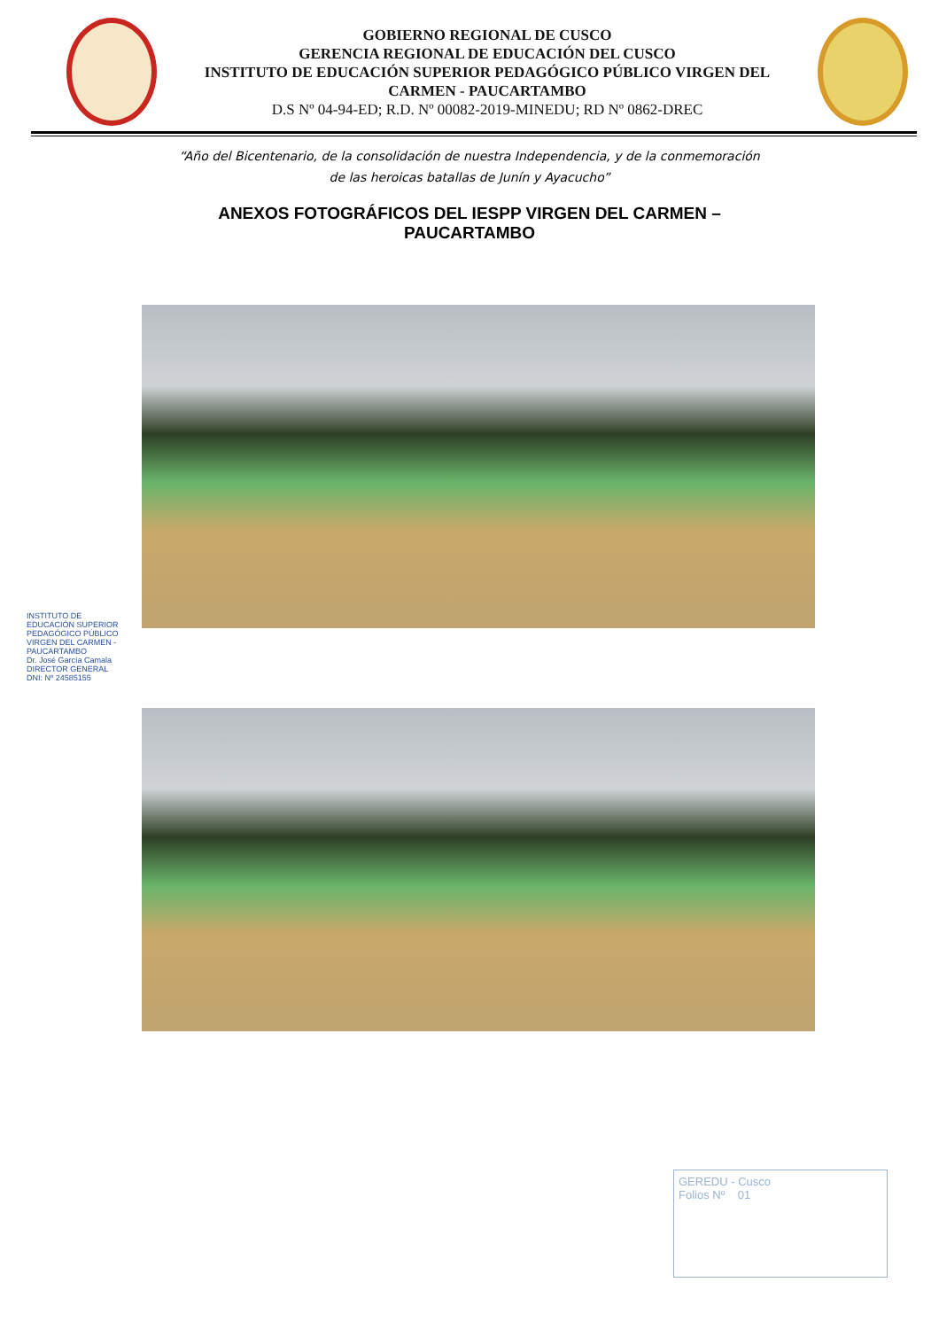GOBIERNO REGIONAL DE CUSCO
GERENCIA REGIONAL DE EDUCACIÓN DEL CUSCO
INSTITUTO DE EDUCACIÓN SUPERIOR PEDAGÓGICO PÚBLICO VIRGEN DEL
CARMEN - PAUCARTAMBO
D.S Nº 04-94-ED; R.D. Nº 00082-2019-MINEDU; RD Nº 0862-DREC
“Año del Bicentenario, de la consolidación de nuestra Independencia, y de la conmemoración
de las heroicas batallas de Junín y Ayacucho”
ANEXOS FOTOGRÁFICOS DEL IESPP VIRGEN DEL CARMEN –
PAUCARTAMBO
INSTITUTO DE EDUCACIÓN SUPERIOR PEDAGÓGICO PÚBLICO VIRGEN DEL CARMEN - PAUCARTAMBO
Dr. José García Camala
DIRECTOR GENERAL
DNI: Nº 24585155
GEREDU - Cusco
Folios Nº 01